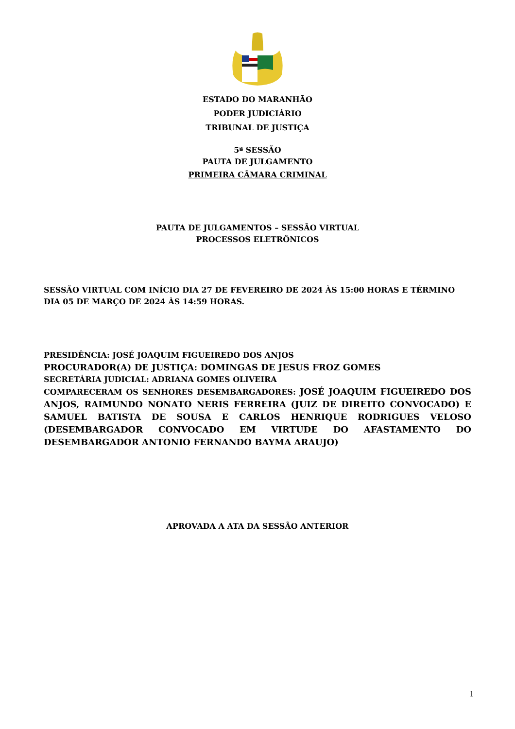ESTADO DO MARANHÃO
PODER JUDICIÁRIO
TRIBUNAL DE JUSTIÇA
5ª SESSÃO
PAUTA DE JULGAMENTO
PRIMEIRA CÂMARA CRIMINAL
PAUTA DE JULGAMENTOS – SESSÃO VIRTUAL
PROCESSOS ELETRÔNICOS
SESSÃO VIRTUAL COM INÍCIO DIA 27 DE FEVEREIRO DE 2024 ÀS 15:00 HORAS E TÉRMINO DIA 05 DE MARÇO DE 2024 ÀS 14:59 HORAS.
PRESIDÊNCIA: JOSÉ JOAQUIM FIGUEIREDO DOS ANJOS
PROCURADOR(A) DE JUSTIÇA: DOMINGAS DE JESUS FROZ GOMES
SECRETÁRIA JUDICIAL: ADRIANA GOMES OLIVEIRA
COMPARECERAM OS SENHORES DESEMBARGADORES: JOSÉ JOAQUIM FIGUEIREDO DOS ANJOS, RAIMUNDO NONATO NERIS FERREIRA (JUIZ DE DIREITO CONVOCADO) E SAMUEL BATISTA DE SOUSA E CARLOS HENRIQUE RODRIGUES VELOSO (DESEMBARGADOR CONVOCADO EM VIRTUDE DO AFASTAMENTO DO DESEMBARGADOR ANTONIO FERNANDO BAYMA ARAUJO)
APROVADA A ATA DA SESSÃO ANTERIOR
1